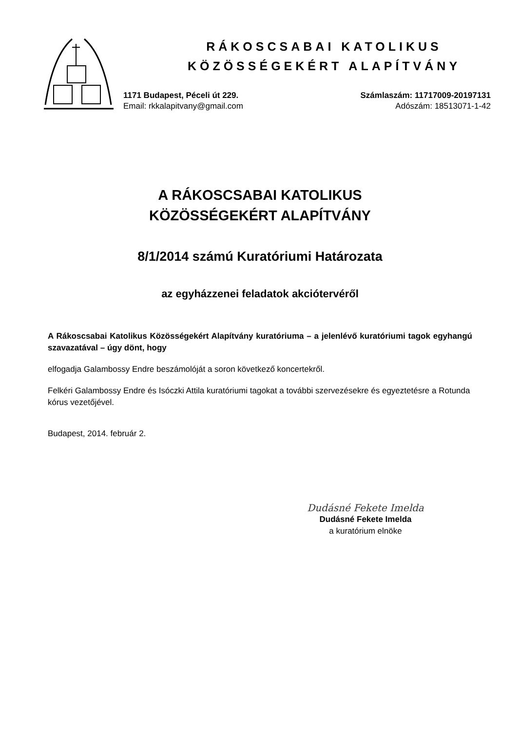RÁKOSCSABAI KATOLIKUS
KÖZÖSSÉGEKÉRT ALAPÍTVÁNY
1171 Budapest, Péceli út 229.
Email: rkkalapitvany@gmail.com
Számlaszám: 11717009-20197131
Adószám: 18513071-1-42
A RÁKOSCSABAI KATOLIKUS
KÖZÖSSÉGEKÉRT ALAPÍTVÁNY
8/1/2014 számú Kuratóriumi Határozata
az egyházzenei feladatok akciótervéről
A Rákoscsabai Katolikus Közösségekért Alapítvány kuratóriuma – a jelenlévő kuratóriumi tagok egyhangú szavazatával – úgy dönt, hogy
elfogadja Galambossy Endre beszámolóját a soron következő koncertekről.
Felkéri Galambossy Endre és Isóczki Attila kuratóriumi tagokat a további szervezésekre és egyeztetésre a Rotunda kórus vezetőjével.
Budapest, 2014. február 2.
Dudásné Fekete Imelda
Dudásné Fekete Imelda
a kuratórium elnöke